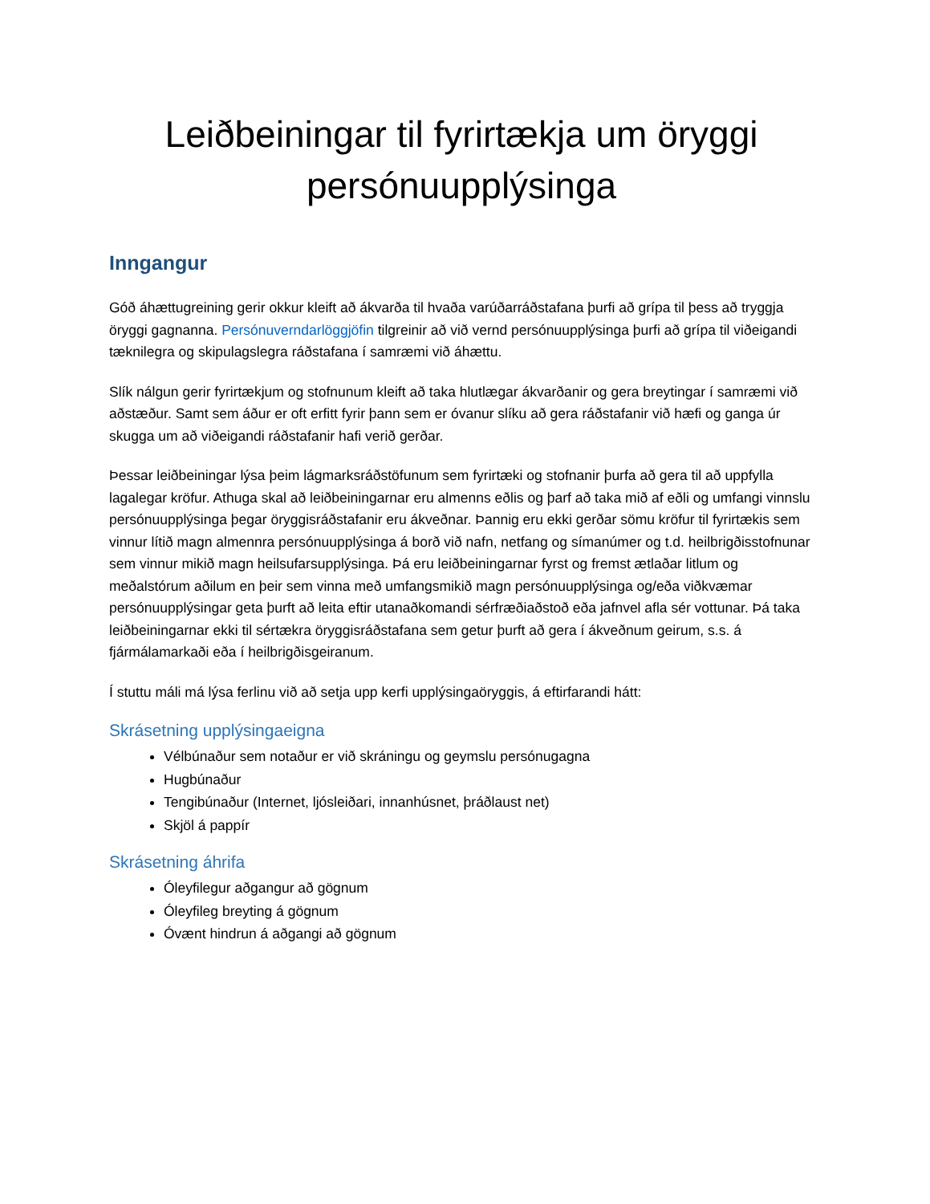Leiðbeiningar til fyrirtækja um öryggi persónuupplýsinga
Inngangur
Góð áhættugreining gerir okkur kleift að ákvarða til hvaða varúðarráðstafana þurfi að grípa til þess að tryggja öryggi gagnanna. Persónuverndarlöggjöfin tilgreinir að við vernd persónuupplýsinga þurfi að grípa til viðeigandi tæknilegra og skipulagslegra ráðstafana í samræmi við áhættu.
Slík nálgun gerir fyrirtækjum og stofnunum kleift að taka hlutlægar ákvarðanir og gera breytingar í samræmi við aðstæður. Samt sem áður er oft erfitt fyrir þann sem er óvanur slíku að gera ráðstafanir við hæfi og ganga úr skugga um að viðeigandi ráðstafanir hafi verið gerðar.
Þessar leiðbeiningar lýsa þeim lágmarksráðstöfunum sem fyrirtæki og stofnanir þurfa að gera til að uppfylla lagalegar kröfur. Athuga skal að leiðbeiningarnar eru almenns eðlis og þarf að taka mið af eðli og umfangi vinnslu persónuupplýsinga þegar öryggisráðstafanir eru ákveðnar. Þannig eru ekki gerðar sömu kröfur til fyrirtækis sem vinnur lítið magn almennra persónuupplýsinga á borð við nafn, netfang og símanúmer og t.d. heilbrigðisstofnunar sem vinnur mikið magn heilsufarsupplýsinga. Þá eru leiðbeiningarnar fyrst og fremst ætlaðar litlum og meðalstórum aðilum en þeir sem vinna með umfangsmikið magn persónuupplýsinga og/eða viðkvæmar persónuupplýsingar geta þurft að leita eftir utanaðkomandi sérfræðiaðstoð eða jafnvel afla sér vottunar. Þá taka leiðbeiningarnar ekki til sértækra öryggisráðstafana sem getur þurft að gera í ákveðnum geirum, s.s. á fjármálamarkaði eða í heilbrigðisgeiranum.
Í stuttu máli má lýsa ferlinu við að setja upp kerfi upplýsingaöryggis, á eftirfarandi hátt:
Skrásetning upplýsingaeigna
Vélbúnaður sem notaður er við skráningu og geymslu persónugagna
Hugbúnaður
Tengibúnaður (Internet, ljósleiðari, innanhúsnet, þráðlaust net)
Skjöl á pappír
Skrásetning áhrifa
Óleyfilegur aðgangur að gögnum
Óleyfileg breyting á gögnum
Óvænt hindrun á aðgangi að gögnum